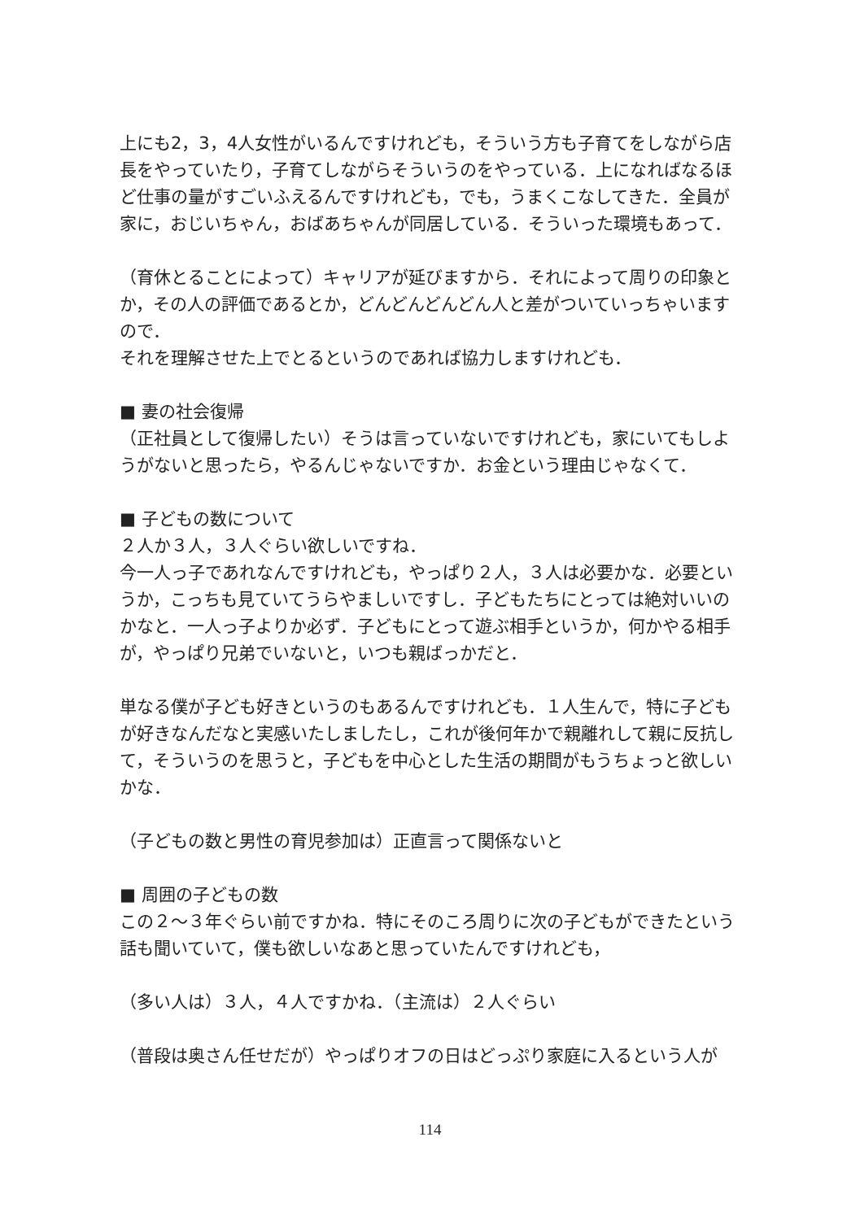上にも2，3，4人女性がいるんですけれども，そういう方も子育てをしながら店長をやっていたり，子育てしながらそういうのをやっている．上になればなるほど仕事の量がすごいふえるんですけれども，でも，うまくこなしてきた．全員が家に，おじいちゃん，おばあちゃんが同居している．そういった環境もあって．
（育休とることによって）キャリアが延びますから．それによって周りの印象とか，その人の評価であるとか，どんどんどんどん人と差がついていっちゃいますので．
それを理解させた上でとるというのであれば協力しますけれども．
■ 妻の社会復帰
（正社員として復帰したい）そうは言っていないですけれども，家にいてもしようがないと思ったら，やるんじゃないですか．お金という理由じゃなくて．
■ 子どもの数について
２人か３人，３人ぐらい欲しいですね．
今一人っ子であれなんですけれども，やっぱり２人，３人は必要かな．必要というか，こっちも見ていてうらやましいですし．子どもたちにとっては絶対いいのかなと．一人っ子よりか必ず．子どもにとって遊ぶ相手というか，何かやる相手が，やっぱり兄弟でいないと，いつも親ばっかだと．
単なる僕が子ども好きというのもあるんですけれども．１人生んで，特に子どもが好きなんだなと実感いたしましたし，これが後何年かで親離れして親に反抗して，そういうのを思うと，子どもを中心とした生活の期間がもうちょっと欲しいかな．
（子どもの数と男性の育児参加は）正直言って関係ないと
■ 周囲の子どもの数
この２～３年ぐらい前ですかね．特にそのころ周りに次の子どもができたという話も聞いていて，僕も欲しいなあと思っていたんですけれども，
（多い人は）３人，４人ですかね．（主流は）２人ぐらい
（普段は奥さん任せだが）やっぱりオフの日はどっぷり家庭に入るという人が
114